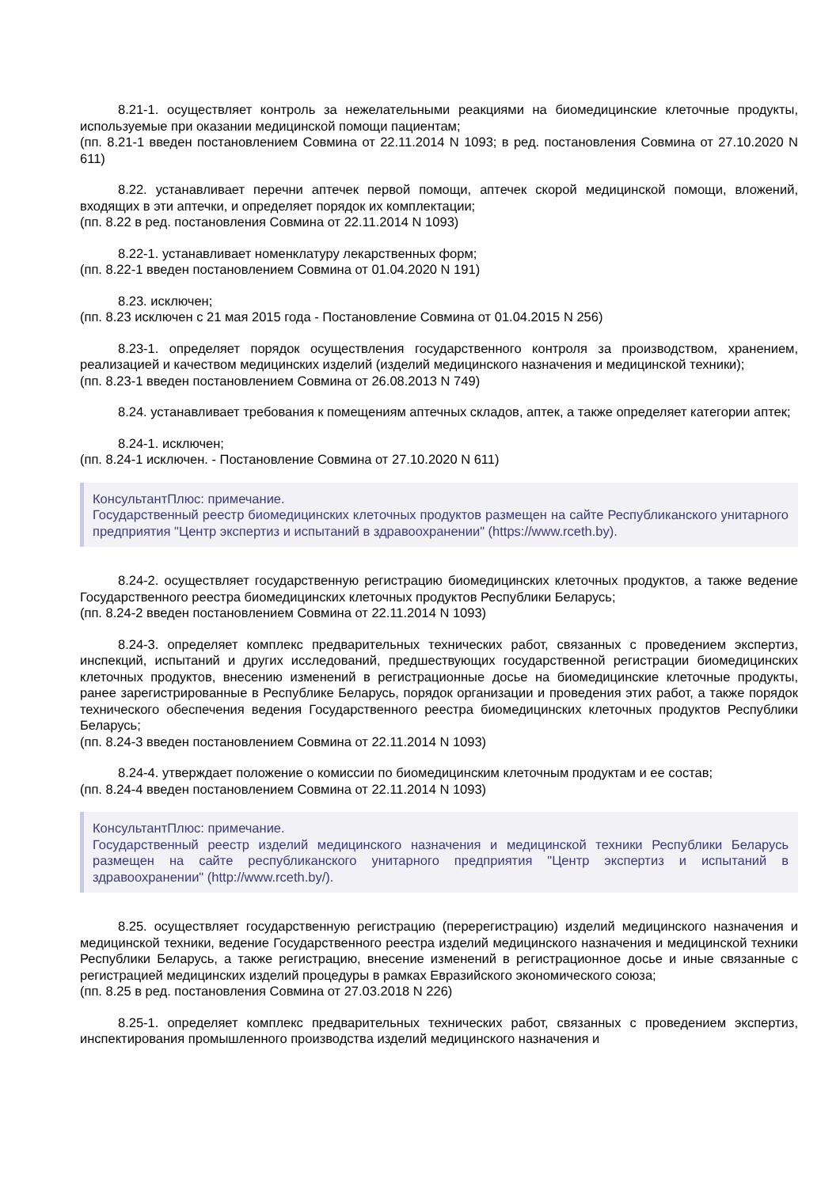8.21-1. осуществляет контроль за нежелательными реакциями на биомедицинские клеточные продукты, используемые при оказании медицинской помощи пациентам;
(пп. 8.21-1 введен постановлением Совмина от 22.11.2014 N 1093; в ред. постановления Совмина от 27.10.2020 N 611)
8.22. устанавливает перечни аптечек первой помощи, аптечек скорой медицинской помощи, вложений, входящих в эти аптечки, и определяет порядок их комплектации;
(пп. 8.22 в ред. постановления Совмина от 22.11.2014 N 1093)
8.22-1. устанавливает номенклатуру лекарственных форм;
(пп. 8.22-1 введен постановлением Совмина от 01.04.2020 N 191)
8.23. исключен;
(пп. 8.23 исключен с 21 мая 2015 года - Постановление Совмина от 01.04.2015 N 256)
8.23-1. определяет порядок осуществления государственного контроля за производством, хранением, реализацией и качеством медицинских изделий (изделий медицинского назначения и медицинской техники);
(пп. 8.23-1 введен постановлением Совмина от 26.08.2013 N 749)
8.24. устанавливает требования к помещениям аптечных складов, аптек, а также определяет категории аптек;
8.24-1. исключен;
(пп. 8.24-1 исключен. - Постановление Совмина от 27.10.2020 N 611)
КонсультантПлюс: примечание.
Государственный реестр биомедицинских клеточных продуктов размещен на сайте Республиканского унитарного предприятия "Центр экспертиз и испытаний в здравоохранении" (https://www.rceth.by).
8.24-2. осуществляет государственную регистрацию биомедицинских клеточных продуктов, а также ведение Государственного реестра биомедицинских клеточных продуктов Республики Беларусь;
(пп. 8.24-2 введен постановлением Совмина от 22.11.2014 N 1093)
8.24-3. определяет комплекс предварительных технических работ, связанных с проведением экспертиз, инспекций, испытаний и других исследований, предшествующих государственной регистрации биомедицинских клеточных продуктов, внесению изменений в регистрационные досье на биомедицинские клеточные продукты, ранее зарегистрированные в Республике Беларусь, порядок организации и проведения этих работ, а также порядок технического обеспечения ведения Государственного реестра биомедицинских клеточных продуктов Республики Беларусь;
(пп. 8.24-3 введен постановлением Совмина от 22.11.2014 N 1093)
8.24-4. утверждает положение о комиссии по биомедицинским клеточным продуктам и ее состав;
(пп. 8.24-4 введен постановлением Совмина от 22.11.2014 N 1093)
КонсультантПлюс: примечание.
Государственный реестр изделий медицинского назначения и медицинской техники Республики Беларусь размещен на сайте республиканского унитарного предприятия "Центр экспертиз и испытаний в здравоохранении" (http://www.rceth.by/).
8.25. осуществляет государственную регистрацию (перерегистрацию) изделий медицинского назначения и медицинской техники, ведение Государственного реестра изделий медицинского назначения и медицинской техники Республики Беларусь, а также регистрацию, внесение изменений в регистрационное досье и иные связанные с регистрацией медицинских изделий процедуры в рамках Евразийского экономического союза;
(пп. 8.25 в ред. постановления Совмина от 27.03.2018 N 226)
8.25-1. определяет комплекс предварительных технических работ, связанных с проведением экспертиз, инспектирования промышленного производства изделий медицинского назначения и